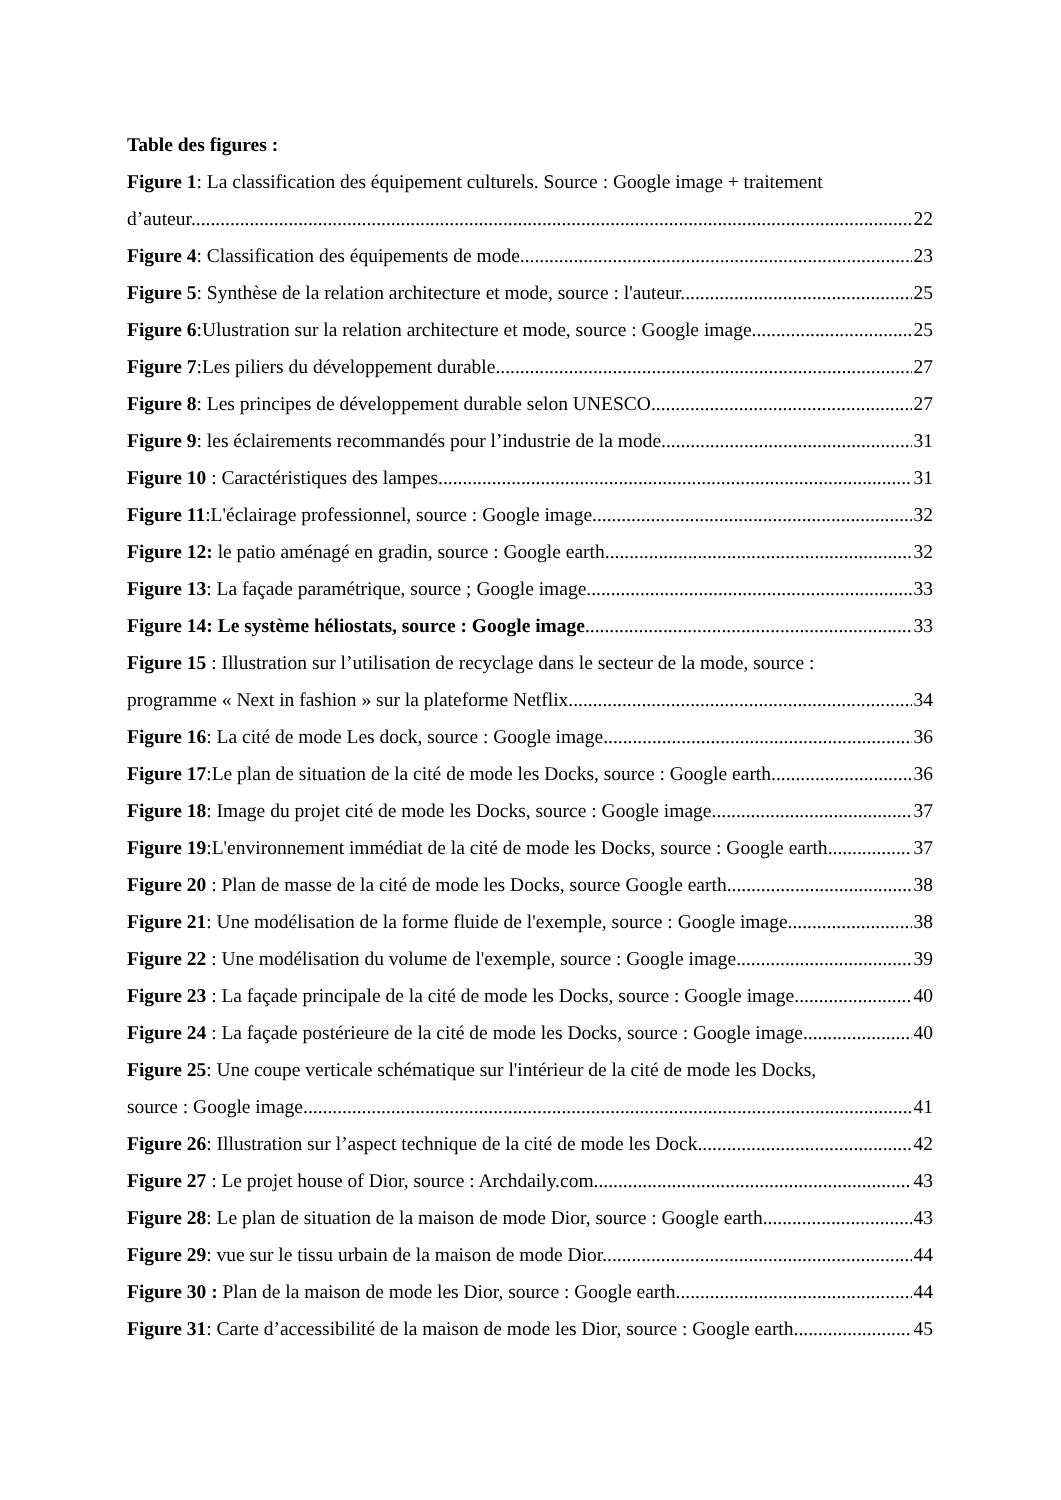Table des figures :
Figure 1: La classification des équipement culturels. Source : Google image + traitement
d’auteur. 22
Figure 4: Classification des équipements de mode 23
Figure 5: Synthèse de la relation architecture et mode, source : l'auteur. 25
Figure 6:Ulustration sur la relation architecture et mode, source : Google image 25
Figure 7:Les piliers du développement durable 27
Figure 8: Les principes de développement durable selon UNESCO 27
Figure 9: les éclairements recommandés pour l’industrie de la mode 31
Figure 10 : Caractéristiques des lampes. 31
Figure 11:L'éclairage professionnel, source : Google image. 32
Figure 12: le patio aménagé en gradin, source : Google earth. 32
Figure 13: La façade paramétrique, source ; Google image 33
Figure 14: Le système héliostats, source : Google image 33
Figure 15 : Illustration sur l’utilisation de recyclage dans le secteur de la mode, source :
programme « Next in fashion » sur la plateforme Netflix 34
Figure 16: La cité de mode Les dock, source : Google image. 36
Figure 17:Le plan de situation de la cité de mode les Docks, source : Google earth. 36
Figure 18: Image du projet cité de mode les Docks, source : Google image 37
Figure 19:L'environnement immédiat de la cité de mode les Docks, source : Google earth 37
Figure 20 : Plan de masse de la cité de mode les Docks, source Google earth 38
Figure 21: Une modélisation de la forme fluide de l'exemple, source : Google image 38
Figure 22 : Une modélisation du volume de l'exemple, source : Google image 39
Figure 23 : La façade principale de la cité de mode les Docks, source : Google image. 40
Figure 24 : La façade postérieure de la cité de mode les Docks, source : Google image. 40
Figure 25: Une coupe verticale schématique sur l'intérieur de la cité de mode les Docks,
source : Google image. 41
Figure 26: Illustration sur l’aspect technique de la cité de mode les Dock. 42
Figure 27 : Le projet house of Dior, source : Archdaily.com 43
Figure 28: Le plan de situation de la maison de mode Dior, source : Google earth. 43
Figure 29: vue sur le tissu urbain de la maison de mode Dior. 44
Figure 30 : Plan de la maison de mode les Dior, source : Google earth. 44
Figure 31: Carte d’accessibilité de la maison de mode les Dior, source : Google earth. 45